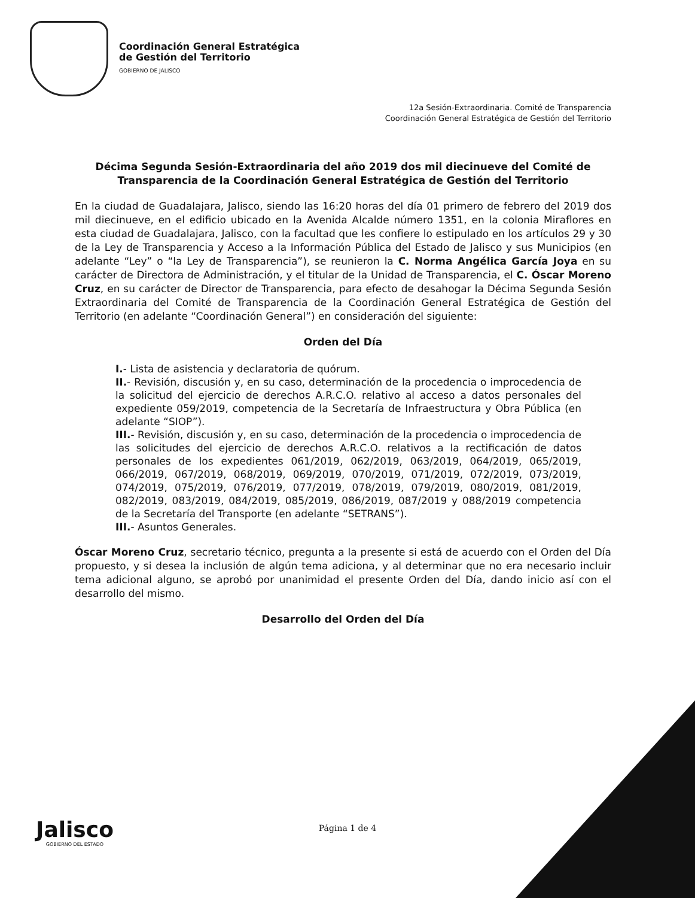Coordinación General Estratégica
de Gestión del Territorio
GOBIERNO DE JALISCO
12a Sesión-Extraordinaria. Comité de Transparencia
Coordinación General Estratégica de Gestión del Territorio
Décima Segunda Sesión-Extraordinaria del año 2019 dos mil diecinueve del Comité de Transparencia de la Coordinación General Estratégica de Gestión del Territorio
En la ciudad de Guadalajara, Jalisco, siendo las 16:20 horas del día 01 primero de febrero del 2019 dos mil diecinueve, en el edificio ubicado en la Avenida Alcalde número 1351, en la colonia Miraflores en esta ciudad de Guadalajara, Jalisco, con la facultad que les confiere lo estipulado en los artículos 29 y 30 de la Ley de Transparencia y Acceso a la Información Pública del Estado de Jalisco y sus Municipios (en adelante “Ley” o “la Ley de Transparencia”), se reunieron la C. Norma Angélica García Joya en su carácter de Directora de Administración, y el titular de la Unidad de Transparencia, el C. Óscar Moreno Cruz, en su carácter de Director de Transparencia, para efecto de desahogar la Décima Segunda Sesión Extraordinaria del Comité de Transparencia de la Coordinación General Estratégica de Gestión del Territorio (en adelante “Coordinación General”) en consideración del siguiente:
Orden del Día
I.- Lista de asistencia y declaratoria de quórum.
II.- Revisión, discusión y, en su caso, determinación de la procedencia o improcedencia de la solicitud del ejercicio de derechos A.R.C.O. relativo al acceso a datos personales del expediente 059/2019, competencia de la Secretaría de Infraestructura y Obra Pública (en adelante “SIOP”).
III.- Revisión, discusión y, en su caso, determinación de la procedencia o improcedencia de las solicitudes del ejercicio de derechos A.R.C.O. relativos a la rectificación de datos personales de los expedientes 061/2019, 062/2019, 063/2019, 064/2019, 065/2019, 066/2019, 067/2019, 068/2019, 069/2019, 070/2019, 071/2019, 072/2019, 073/2019, 074/2019, 075/2019, 076/2019, 077/2019, 078/2019, 079/2019, 080/2019, 081/2019, 082/2019, 083/2019, 084/2019, 085/2019, 086/2019, 087/2019 y 088/2019 competencia de la Secretaría del Transporte (en adelante “SETRANS”).
III.- Asuntos Generales.
Óscar Moreno Cruz, secretario técnico, pregunta a la presente si está de acuerdo con el Orden del Día propuesto, y si desea la inclusión de algún tema adiciona, y al determinar que no era necesario incluir tema adicional alguno, se aprobó por unanimidad el presente Orden del Día, dando inicio así con el desarrollo del mismo.
Desarrollo del Orden del Día
Jalisco
GOBIERNO DEL ESTADO
Página 1 de 4